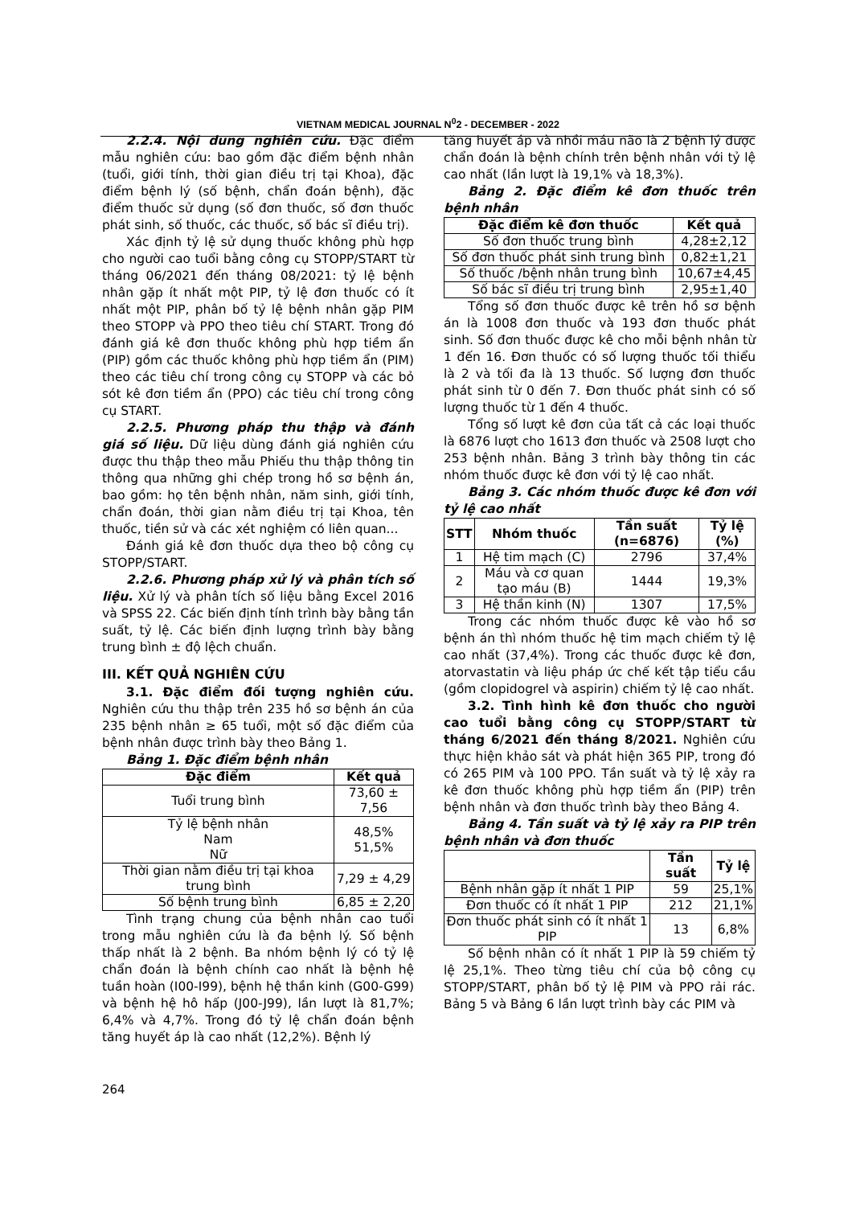VIETNAM MEDICAL JOURNAL N<sup>0</sup>2 - DECEMBER - 2022
2.2.4. Nội dung nghiên cứu. Đặc điểm mẫu nghiên cứu: bao gồm đặc điểm bệnh nhân (tuổi, giới tính, thời gian điều trị tại Khoa), đặc điểm bệnh lý (số bệnh, chẩn đoán bệnh), đặc điểm thuốc sử dụng (số đơn thuốc, số đơn thuốc phát sinh, số thuốc, các thuốc, số bác sĩ điều trị).
Xác định tỷ lệ sử dụng thuốc không phù hợp cho người cao tuổi bằng công cụ STOPP/START từ tháng 06/2021 đến tháng 08/2021: tỷ lệ bệnh nhân gặp ít nhất một PIP, tỷ lệ đơn thuốc có ít nhất một PIP, phân bố tỷ lệ bệnh nhân gặp PIM theo STOPP và PPO theo tiêu chí START. Trong đó đánh giá kê đơn thuốc không phù hợp tiềm ẩn (PIP) gồm các thuốc không phù hợp tiềm ẩn (PIM) theo các tiêu chí trong công cụ STOPP và các bỏ sót kê đơn tiềm ẩn (PPO) các tiêu chí trong công cụ START.
2.2.5. Phương pháp thu thập và đánh giá số liệu. Dữ liệu dùng đánh giá nghiên cứu được thu thập theo mẫu Phiếu thu thập thông tin thông qua những ghi chép trong hồ sơ bệnh án, bao gồm: họ tên bệnh nhân, năm sinh, giới tính, chẩn đoán, thời gian nằm điều trị tại Khoa, tên thuốc, tiền sử và các xét nghiệm có liên quan...
Đánh giá kê đơn thuốc dựa theo bộ công cụ STOPP/START.
2.2.6. Phương pháp xử lý và phân tích số liệu. Xử lý và phân tích số liệu bằng Excel 2016 và SPSS 22. Các biến định tính trình bày bằng tần suất, tỷ lệ. Các biến định lượng trình bày bằng trung bình ± độ lệch chuẩn.
III. KẾT QUẢ NGHIÊN CỨU
3.1. Đặc điểm đối tượng nghiên cứu. Nghiên cứu thu thập trên 235 hồ sơ bệnh án của 235 bệnh nhân ≥ 65 tuổi, một số đặc điểm của bệnh nhân được trình bày theo Bảng 1.
Bảng 1. Đặc điểm bệnh nhân
| Đặc điểm | Kết quả |
| --- | --- |
| Tuổi trung bình | 73,60 ± 7,56 |
| Tỷ lệ bệnh nhân Nam Nữ | 48,5% 51,5% |
| Thời gian nằm điều trị tại khoa trung bình | 7,29 ± 4,29 |
| Số bệnh trung bình | 6,85 ± 2,20 |
Tình trạng chung của bệnh nhân cao tuổi trong mẫu nghiên cứu là đa bệnh lý. Số bệnh thấp nhất là 2 bệnh. Ba nhóm bệnh lý có tỷ lệ chẩn đoán là bệnh chính cao nhất là bệnh hệ tuần hoàn (I00-I99), bệnh hệ thần kinh (G00-G99) và bệnh hệ hô hấp (J00-J99), lần lượt là 81,7%; 6,4% và 4,7%. Trong đó tỷ lệ chẩn đoán bệnh tăng huyết áp là cao nhất (12,2%). Bệnh lý
tăng huyết áp và nhồi máu não là 2 bệnh lý được chẩn đoán là bệnh chính trên bệnh nhân với tỷ lệ cao nhất (lần lượt là 19,1% và 18,3%).
Bảng 2. Đặc điểm kê đơn thuốc trên bệnh nhân
| Đặc điểm kê đơn thuốc | Kết quả |
| --- | --- |
| Số đơn thuốc trung bình | 4,28±2,12 |
| Số đơn thuốc phát sinh trung bình | 0,82±1,21 |
| Số thuốc /bệnh nhân trung bình | 10,67±4,45 |
| Số bác sĩ điều trị trung bình | 2,95±1,40 |
Tổng số đơn thuốc được kê trên hồ sơ bệnh án là 1008 đơn thuốc và 193 đơn thuốc phát sinh. Số đơn thuốc được kê cho mỗi bệnh nhân từ 1 đến 16. Đơn thuốc có số lượng thuốc tối thiểu là 2 và tối đa là 13 thuốc. Số lượng đơn thuốc phát sinh từ 0 đến 7. Đơn thuốc phát sinh có số lượng thuốc từ 1 đến 4 thuốc.
Tổng số lượt kê đơn của tất cả các loại thuốc là 6876 lượt cho 1613 đơn thuốc và 2508 lượt cho 253 bệnh nhân. Bảng 3 trình bày thông tin các nhóm thuốc được kê đơn với tỷ lệ cao nhất.
Bảng 3. Các nhóm thuốc được kê đơn với tỷ lệ cao nhất
| STT | Nhóm thuốc | Tần suất (n=6876) | Tỷ lệ (%) |
| --- | --- | --- | --- |
| 1 | Hệ tim mạch (C) | 2796 | 37,4% |
| 2 | Máu và cơ quan tạo máu (B) | 1444 | 19,3% |
| 3 | Hệ thần kinh (N) | 1307 | 17,5% |
Trong các nhóm thuốc được kê vào hồ sơ bệnh án thì nhóm thuốc hệ tim mạch chiếm tỷ lệ cao nhất (37,4%). Trong các thuốc được kê đơn, atorvastatin và liệu pháp ức chế kết tập tiểu cầu (gồm clopidogrel và aspirin) chiếm tỷ lệ cao nhất.
3.2. Tình hình kê đơn thuốc cho người cao tuổi bằng công cụ STOPP/START từ tháng 6/2021 đến tháng 8/2021. Nghiên cứu thực hiện khảo sát và phát hiện 365 PIP, trong đó có 265 PIM và 100 PPO. Tần suất và tỷ lệ xảy ra kê đơn thuốc không phù hợp tiềm ẩn (PIP) trên bệnh nhân và đơn thuốc trình bày theo Bảng 4.
Bảng 4. Tần suất và tỷ lệ xảy ra PIP trên bệnh nhân và đơn thuốc
| | Tần suất | Tỷ lệ |
| --- | --- | --- |
| Bệnh nhân gặp ít nhất 1 PIP | 59 | 25,1% |
| Đơn thuốc có ít nhất 1 PIP | 212 | 21,1% |
| Đơn thuốc phát sinh có ít nhất 1 PIP | 13 | 6,8% |
Số bệnh nhân có ít nhất 1 PIP là 59 chiếm tỷ lệ 25,1%. Theo từng tiêu chí của bộ công cụ STOPP/START, phân bố tỷ lệ PIM và PPO rải rác. Bảng 5 và Bảng 6 lần lượt trình bày các PIM và
264